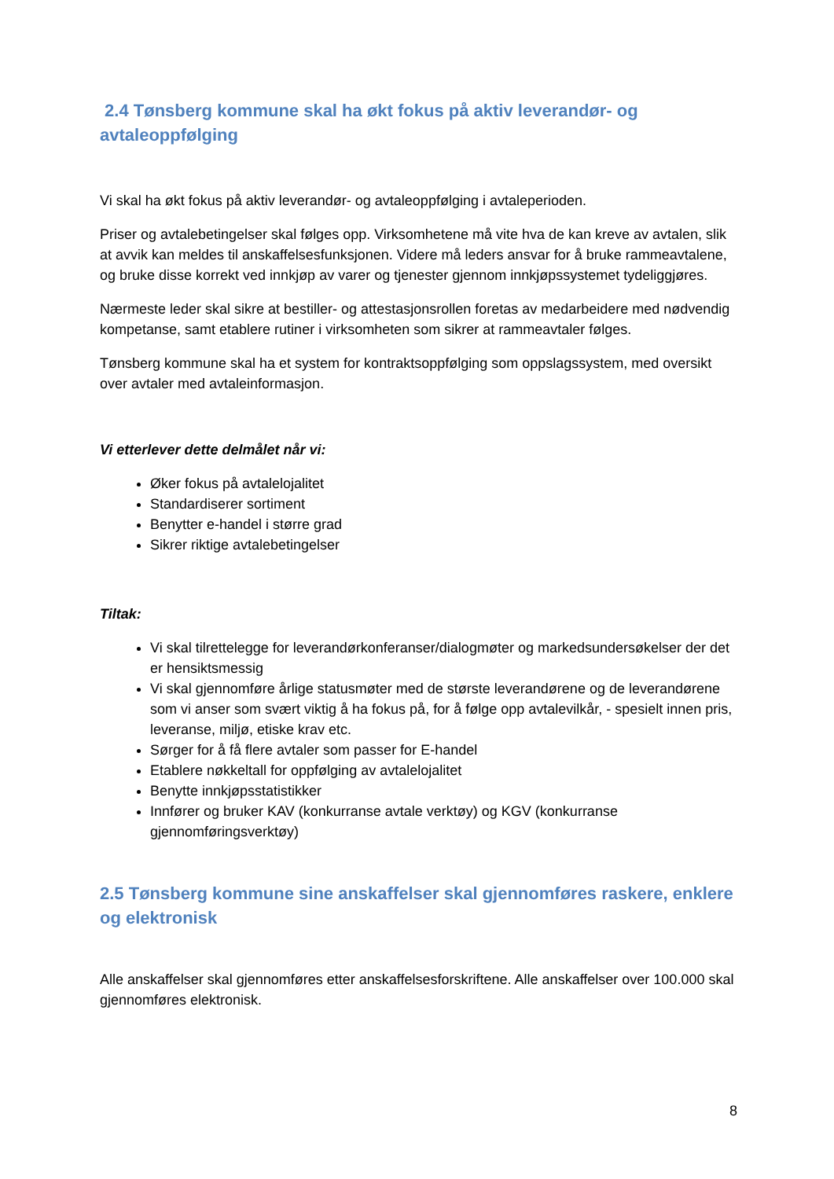2.4 Tønsberg kommune skal ha økt fokus på aktiv leverandør- og avtaleoppfølging
Vi skal ha økt fokus på aktiv leverandør- og avtaleoppfølging i avtaleperioden.
Priser og avtalebetingelser skal følges opp. Virksomhetene må vite hva de kan kreve av avtalen, slik at avvik kan meldes til anskaffelsesfunksjonen. Videre må leders ansvar for å bruke rammeavtalene, og bruke disse korrekt ved innkjøp av varer og tjenester gjennom innkjøpssystemet tydeliggjøres.
Nærmeste leder skal sikre at bestiller- og attestasjonsrollen foretas av medarbeidere med nødvendig kompetanse, samt etablere rutiner i virksomheten som sikrer at rammeavtaler følges.
Tønsberg kommune skal ha et system for kontraktsoppfølging som oppslagssystem, med oversikt over avtaler med avtaleinformasjon.
Vi etterlever dette delmålet når vi:
Øker fokus på avtalelojalitet
Standardiserer sortiment
Benytter e-handel i større grad
Sikrer riktige avtalebetingelser
Tiltak:
Vi skal tilrettelegge for leverandørkonferanser/dialogmøter og markedsundersøkelser der det er hensiktsmessig
Vi skal gjennomføre årlige statusmøter med de største leverandørene og de leverandørene som vi anser som svært viktig å ha fokus på, for å følge opp avtalevilkår, - spesielt innen pris, leveranse, miljø, etiske krav etc.
Sørger for å få flere avtaler som passer for E-handel
Etablere nøkkeltall for oppfølging av avtalelojalitet
Benytte innkjøpsstatistikker
Innfører og bruker KAV (konkurranse avtale verktøy) og KGV (konkurranse gjennomføringsverktøy)
2.5 Tønsberg kommune sine anskaffelser skal gjennomføres raskere, enklere og elektronisk
Alle anskaffelser skal gjennomføres etter anskaffelsesforskriftene. Alle anskaffelser over 100.000 skal gjennomføres elektronisk.
8